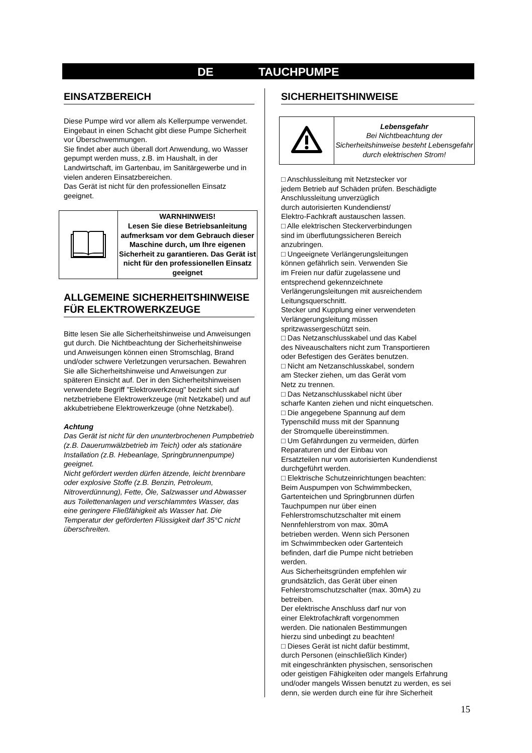DE TAUCHPUMPE
EINSATZBEREICH
Diese Pumpe wird vor allem als Kellerpumpe verwendet. Eingebaut in einen Schacht gibt diese Pumpe Sicherheit vor Überschwemmungen.
Sie findet aber auch überall dort Anwendung, wo Wasser gepumpt werden muss, z.B. im Haushalt, in der Landwirtschaft, im Gartenbau, im Sanitärgewerbe und in vielen anderen Einsatzbereichen.
Das Gerät ist nicht für den professionellen Einsatz geeignet.
| | WARNHINWEIS! Lesen Sie diese Betriebsanleitung aufmerksam vor dem Gebrauch dieser Maschine durch, um Ihre eigenen Sicherheit zu garantieren. Das Gerät ist nicht für den professionellen Einsatz geeignet |
ALLGEMEINE SICHERHEITSHINWEISE FÜR ELEKTROWERKZEUGE
Bitte lesen Sie alle Sicherheitshinweise und Anweisungen gut durch. Die Nichtbeachtung der Sicherheitshinweise und Anweisungen können einen Stromschlag, Brand und/oder schwere Verletzungen verursachen. Bewahren Sie alle Sicherheitshinweise und Anweisungen zur späteren Einsicht auf. Der in den Sicherheitshinweisen verwendete Begriff "Elektrowerkzeug" bezieht sich auf netzbetriebene Elektrowerkzeuge (mit Netzkabel) und auf akkubetriebene Elektrowerkzeuge (ohne Netzkabel).
Achtung
Das Gerät ist nicht für den ununterbrochenen Pumpbetrieb (z.B. Dauerumwälzbetrieb im Teich) oder als stationäre Installation (z.B. Hebeanlage, Springbrunnenpumpe) geeignet.
Nicht gefördert werden dürfen ätzende, leicht brennbare oder explosive Stoffe (z.B. Benzin, Petroleum, Nitroverdünnung), Fette, Öle, Salzwasser und Abwasser aus Toilettenanlagen und verschlammtes Wasser, das eine geringere Fließfähigkeit als Wasser hat. Die Temperatur der geförderten Flüssigkeit darf 35°C nicht überschreiten.
SICHERHEITSHINWEISE
| | Lebensgefahr Bei Nichtbeachtung der Sicherheitshinweise besteht Lebensgefahr durch elektrischen Strom! |
□ Anschlussleitung mit Netzstecker vor
jedem Betrieb auf Schäden prüfen. Beschädigte
Anschlussleitung unverzüglich
durch autorisierten Kundendienst/
Elektro-Fachkraft austauschen lassen.
□ Alle elektrischen Steckerverbindungen
sind im überflutungssicheren Bereich
anzubringen.
□ Ungeeignete Verlängerungsleitungen
können gefährlich sein. Verwenden Sie
im Freien nur dafür zugelassene und
entsprechend gekennzeichnete
Verlängerungsleitungen mit ausreichendem
Leitungsquerschnitt.
Stecker und Kupplung einer verwendeten
Verlängerungsleitung müssen
spritzwassergeschützt sein.
□ Das Netzanschlusskabel und das Kabel
des Niveauschalters nicht zum Transportieren
oder Befestigen des Gerätes benutzen.
□ Nicht am Netzanschlusskabel, sondern
am Stecker ziehen, um das Gerät vom
Netz zu trennen.
□ Das Netzanschlusskabel nicht über
scharfe Kanten ziehen und nicht einquetschen.
□ Die angegebene Spannung auf dem
Typenschild muss mit der Spannung
der Stromquelle übereinstimmen.
□ Um Gefährdungen zu vermeiden, dürfen
Reparaturen und der Einbau von
Ersatzteilen nur vom autorisierten Kundendienst
durchgeführt werden.
□ Elektrische Schutzeinrichtungen beachten:
Beim Auspumpen von Schwimmbecken,
Gartenteichen und Springbrunnen dürfen
Tauchpumpen nur über einen
Fehlerstromschutzschalter mit einem
Nennfehlerstrom von max. 30mA
betrieben werden. Wenn sich Personen
im Schwimmbecken oder Gartenteich
befinden, darf die Pumpe nicht betrieben
werden.
Aus Sicherheitsgründen empfehlen wir
grundsätzlich, das Gerät über einen
Fehlerstromschutzschalter (max. 30mA) zu
betreiben.
Der elektrische Anschluss darf nur von
einer Elektrofachkraft vorgenommen
werden. Die nationalen Bestimmungen
hierzu sind unbedingt zu beachten!
□ Dieses Gerät ist nicht dafür bestimmt,
durch Personen (einschließlich Kinder)
mit eingeschränkten physischen, sensorischen
oder geistigen Fähigkeiten oder mangels Erfahrung
und/oder mangels Wissen benutzt zu werden, es sei
denn, sie werden durch eine für ihre Sicherheit
15